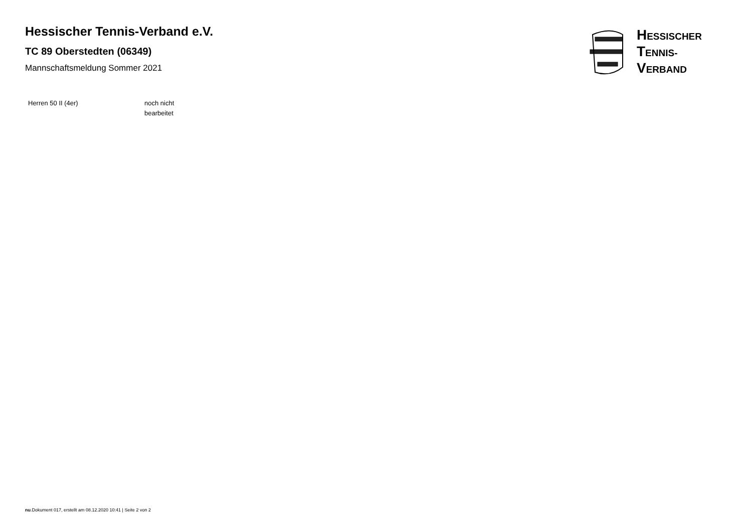Hessischer Tennis-Verband e.V.
TC 89 Oberstedten (06349)
Mannschaftsmeldung Sommer 2021
HESSISCHER
TENNIS-
VERBAND
| Herren 50 II (4er) | noch nicht bearbeitet |
nu.Dokument 017, erstellt am 08.12.2020 10:41 | Seite 2 von 2